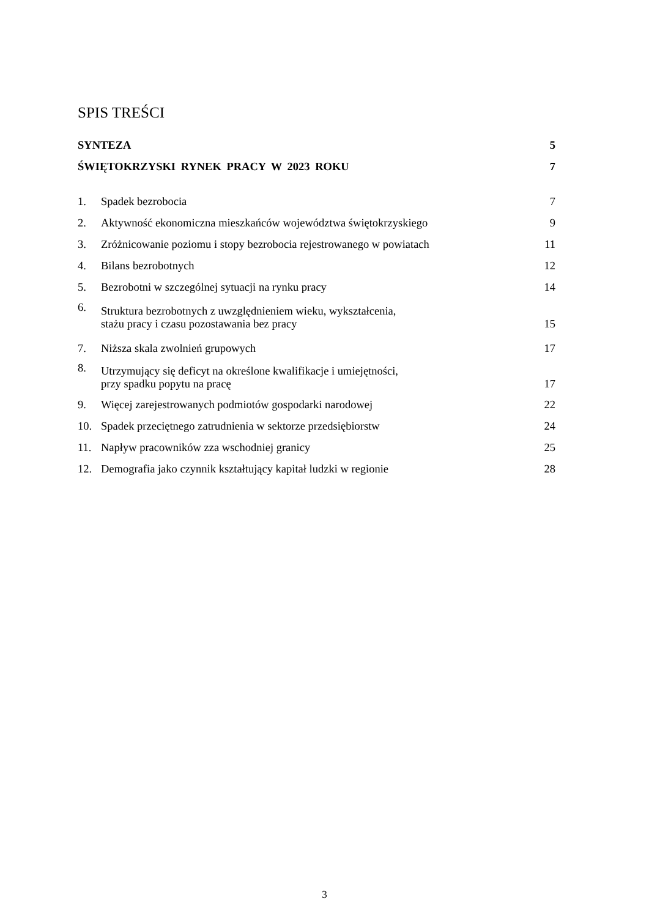SPIS TREŚCI
SYNTEZA 5
ŚWIĘTOKRZYSKI RYNEK PRACY W 2023 ROKU 7
1. Spadek bezrobocia 7
2. Aktywność ekonomiczna mieszkańców województwa świętokrzyskiego 9
3. Zróżnicowanie poziomu i stopy bezrobocia rejestrowanego w powiatach 11
4. Bilans bezrobotnych 12
5. Bezrobotni w szczególnej sytuacji na rynku pracy 14
6. Struktura bezrobotnych z uwzględnieniem wieku, wykształcenia,
stażu pracy i czasu pozostawania bez pracy 15
7. Niższa skala zwolnień grupowych 17
8. Utrzymujący się deficyt na określone kwalifikacje i umiejętności,
przy spadku popytu na pracę 17
9. Więcej zarejestrowanych podmiotów gospodarki narodowej 22
10. Spadek przeciętnego zatrudnienia w sektorze przedsiębiorstw 24
11. Napływ pracowników zza wschodniej granicy 25
12. Demografia jako czynnik kształtujący kapitał ludzki w regionie 28
3